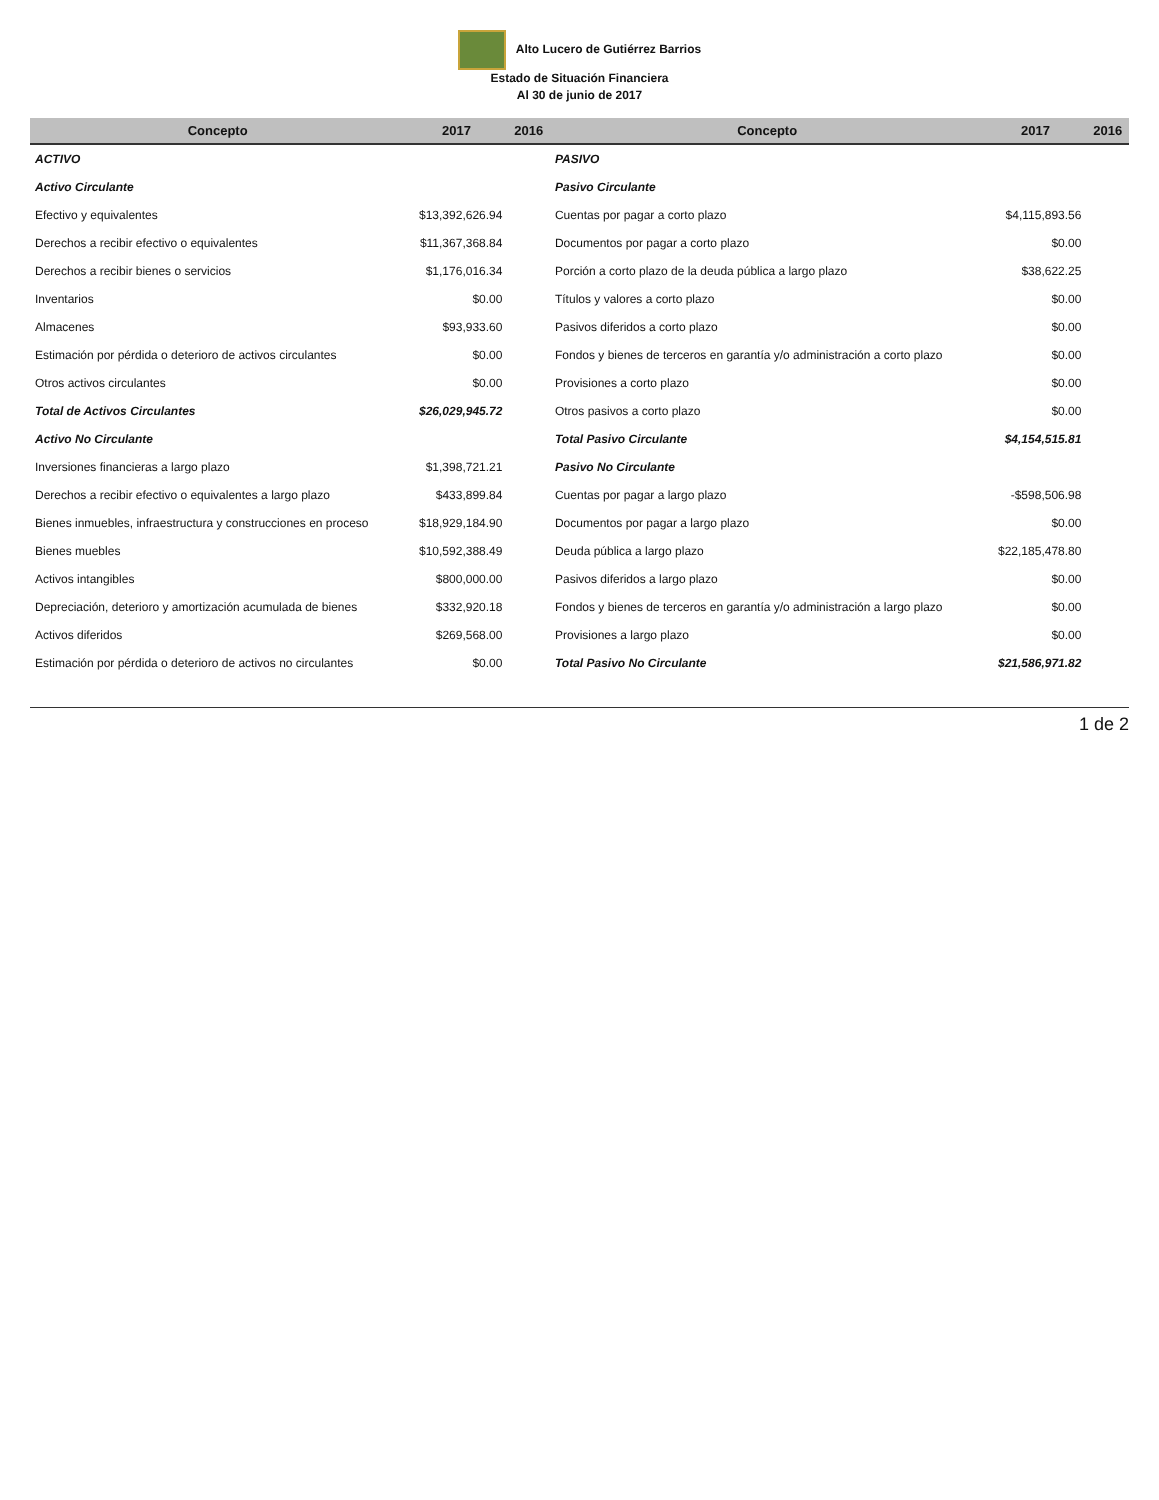Alto Lucero de Gutiérrez Barrios
Estado de Situación Financiera
Al 30 de junio de 2017
| Concepto | 2017 | 2016 | Concepto | 2017 | 2016 |
| --- | --- | --- | --- | --- | --- |
| ACTIVO | | | PASIVO | | |
| Activo Circulante | | | Pasivo Circulante | | |
| Efectivo y equivalentes | $13,392,626.94 | | Cuentas por pagar a corto plazo | $4,115,893.56 | |
| Derechos a recibir efectivo o equivalentes | $11,367,368.84 | | Documentos por pagar a corto plazo | $0.00 | |
| Derechos a recibir bienes o servicios | $1,176,016.34 | | Porción a corto plazo de la deuda pública a largo plazo | $38,622.25 | |
| Inventarios | $0.00 | | Títulos y valores a corto plazo | $0.00 | |
| Almacenes | $93,933.60 | | Pasivos diferidos a corto plazo | $0.00 | |
| Estimación por pérdida o deterioro de activos circulantes | $0.00 | | Fondos y bienes de terceros en garantía y/o administración a corto plazo | $0.00 | |
| Otros activos circulantes | $0.00 | | Provisiones a corto plazo | $0.00 | |
| Total de Activos Circulantes | $26,029,945.72 | | Otros pasivos a corto plazo | $0.00 | |
| Activo No Circulante | | | Total Pasivo Circulante | $4,154,515.81 | |
| Inversiones financieras a largo plazo | $1,398,721.21 | | Pasivo No Circulante | | |
| Derechos a recibir efectivo o equivalentes a largo plazo | $433,899.84 | | Cuentas por pagar a largo plazo | -$598,506.98 | |
| Bienes inmuebles, infraestructura y construcciones en proceso | $18,929,184.90 | | Documentos por pagar a largo plazo | $0.00 | |
| Bienes muebles | $10,592,388.49 | | Deuda pública a largo plazo | $22,185,478.80 | |
| Activos intangibles | $800,000.00 | | Pasivos diferidos a largo plazo | $0.00 | |
| Depreciación, deterioro y amortización acumulada de bienes | $332,920.18 | | Fondos y bienes de terceros en garantía y/o administración a largo plazo | $0.00 | |
| Activos diferidos | $269,568.00 | | Provisiones a largo plazo | $0.00 | |
| Estimación por pérdida o deterioro de activos no circulantes | $0.00 | | Total Pasivo No Circulante | $21,586,971.82 | |
1 de 2